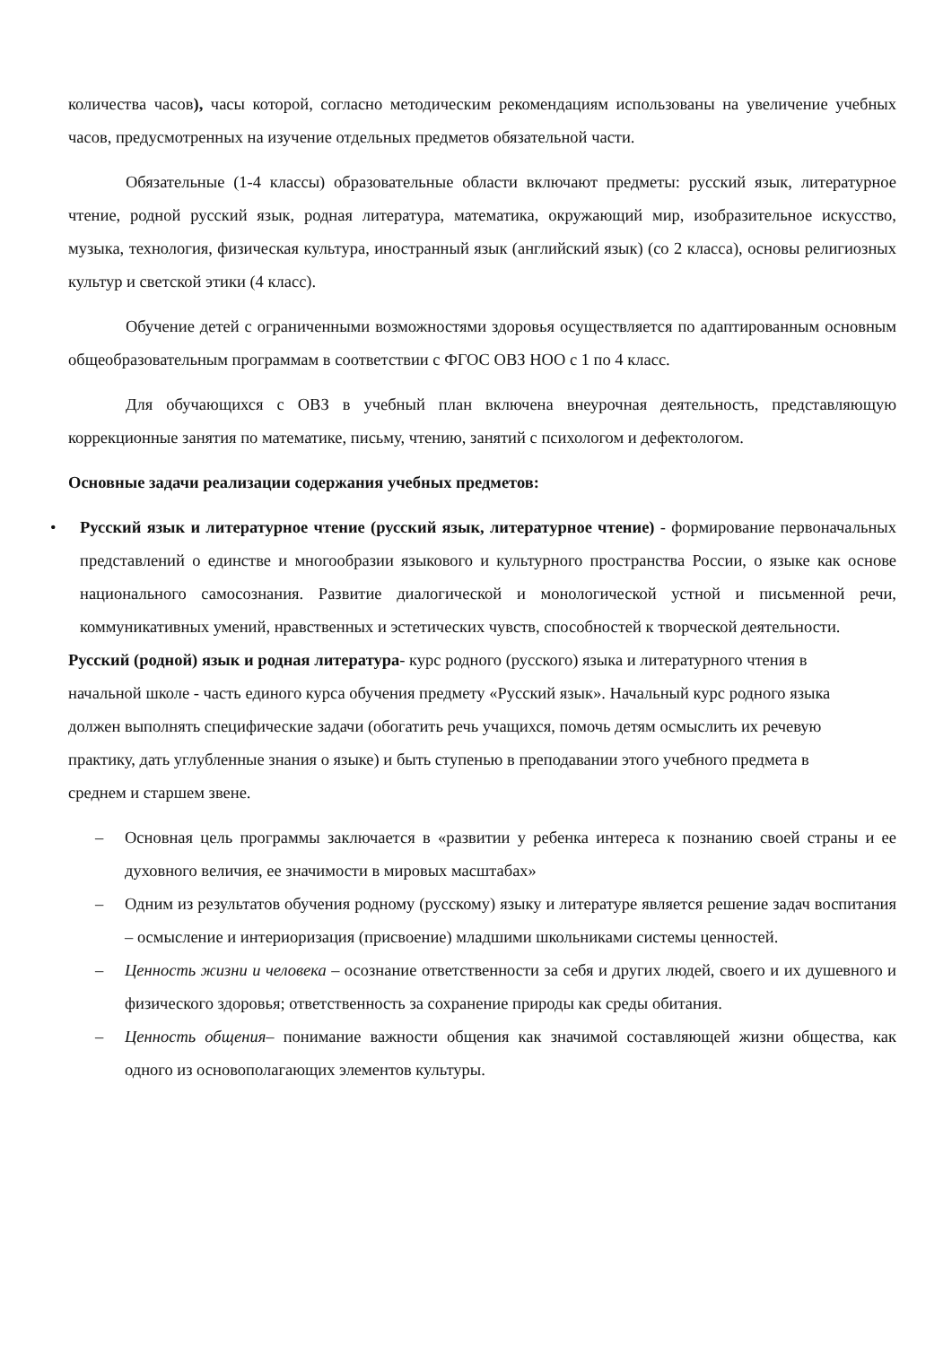количества часов), часы которой, согласно методическим рекомендациям использованы на увеличение учебных часов, предусмотренных на изучение отдельных предметов обязательной части.
Обязательные (1-4 классы) образовательные области включают предметы: русский язык, литературное чтение, родной русский язык, родная литература, математика, окружающий мир, изобразительное искусство, музыка, технология, физическая культура, иностранный язык (английский язык) (со 2 класса), основы религиозных культур и светской этики (4 класс).
Обучение детей с ограниченными возможностями здоровья осуществляется по адаптированным основным общеобразовательным программам в соответствии с ФГОС ОВЗ НОО с 1 по 4 класс.
Для обучающихся с ОВЗ в учебный план включена внеурочная деятельность, представляющую коррекционные занятия по математике, письму, чтению, занятий с психологом и дефектологом.
Основные задачи реализации содержания учебных предметов:
• Русский язык и литературное чтение (русский язык, литературное чтение) - формирование первоначальных представлений о единстве и многообразии языкового и культурного пространства России, о языке как основе национального самосознания. Развитие диалогической и монологической устной и письменной речи, коммуникативных умений, нравственных и эстетических чувств, способностей к творческой деятельности.
Русский (родной) язык и родная литература- курс родного (русского) языка и литературного чтения в начальной школе - часть единого курса обучения предмету «Русский язык». Начальный курс родного языка должен выполнять специфические задачи (обогатить речь учащихся, помочь детям осмыслить их речевую практику, дать углубленные знания о языке) и быть ступенью в преподавании этого учебного предмета в среднем и старшем звене.
– Основная цель программы заключается в «развитии у ребенка интереса к познанию своей страны и ее духовного величия, ее значимости в мировых масштабах»
– Одним из результатов обучения родному (русскому) языку и литературе является решение задач воспитания – осмысление и интериоризация (присвоение) младшими школьниками системы ценностей.
– Ценность жизни и человека – осознание ответственности за себя и других людей, своего и их душевного и физического здоровья; ответственность за сохранение природы как среды обитания.
– Ценность общения– понимание важности общения как значимой составляющей жизни общества, как одного из основополагающих элементов культуры.